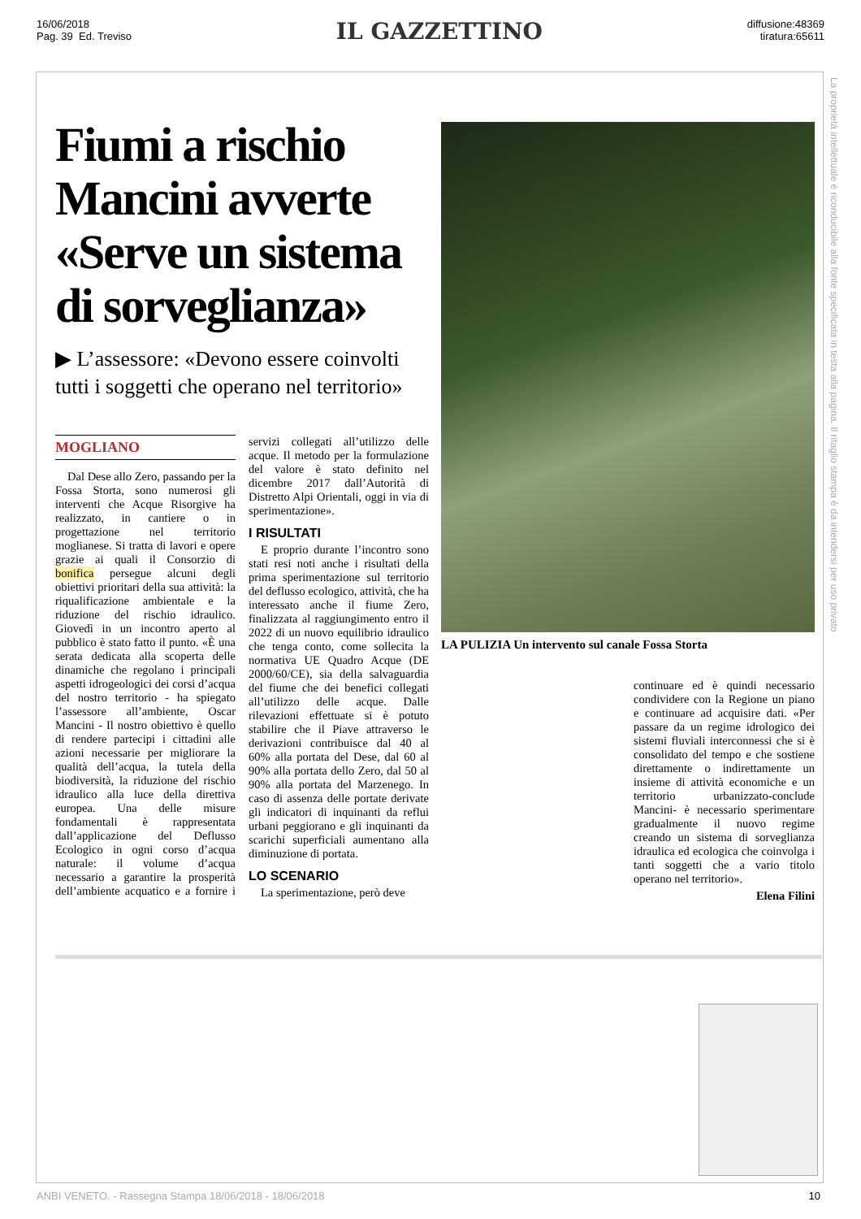16/06/2018
Pag. 39 Ed. Treviso
IL GAZZETTINO
diffusione:48369
tiratura:65611
Fiumi a rischio Mancini avverte «Serve un sistema di sorveglianza»
▶ L’assessore: «Devono essere coinvolti tutti i soggetti che operano nel territorio»
MOGLIANO
Dal Dese allo Zero, passando per la Fossa Storta, sono numerosi gli interventi che Acque Risorgive ha realizzato, in cantiere o in progettazione nel territorio moglianese. Si tratta di lavori e opere grazie ai quali il Consorzio di bonifica persegue alcuni degli obiettivi prioritari della sua attività: la riqualificazione ambientale e la riduzione del rischio idraulico. Giovedì in un incontro aperto al pubblico è stato fatto il punto. «È una serata dedicata alla scoperta delle dinamiche che regolano i principali aspetti idrogeologici dei corsi d’acqua del nostro territorio - ha spiegato l’assessore all’ambiente, Oscar Mancini - Il nostro obiettivo è quello di rendere partecipi i cittadini alle azioni necessarie per migliorare la qualità dell’acqua, la tutela della biodiversità, la riduzione del rischio idraulico alla luce della direttiva europea. Una delle misure fondamentali è rappresentata dall’applicazione del Deflusso Ecologico in ogni corso d’acqua naturale: il volume d’acqua necessario a garantire la prosperità dell’ambiente acquatico e a fornire i servizi collegati all’utilizzo delle acque. Il metodo per la formulazione del valore è stato definito nel dicembre 2017 dall’Autorità di Distretto Alpi Orientali, oggi in via di sperimentazione».
I RISULTATI
E proprio durante l’incontro sono stati resi noti anche i risultati della prima sperimentazione sul territorio del deflusso ecologico, attività, che ha interessato anche il fiume Zero, finalizzata al raggiungimento entro il 2022 di un nuovo equilibrio idraulico che tenga conto, come sollecita la normativa UE Quadro Acque (DE 2000/60/CE), sia della salvaguardia del fiume che dei benefici collegati all’utilizzo delle acque. Dalle rilevazioni effettuate si è potuto stabilire che il Piave attraverso le derivazioni contribuisce dal 40 al 60% alla portata del Dese, dal 60 al 90% alla portata dello Zero, dal 50 al 90% alla portata del Marzenego. In caso di assenza delle portate derivate gli indicatori di inquinanti da reflui urbani peggiorano e gli inquinanti da scarichi superficiali aumentano alla diminuzione di portata.
LO SCENARIO
La sperimentazione, però deve
LA PULIZIA Un intervento sul canale Fossa Storta
continuare ed è quindi necessario condividere con la Regione un piano e continuare ad acquisire dati. «Per passare da un regime idrologico dei sistemi fluviali interconnessi che si è consolidato del tempo e che sostiene direttamente o indirettamente un insieme di attività economiche e un territorio urbanizzato-conclude Mancini- è necessario sperimentare gradualmente il nuovo regime creando un sistema di sorveglianza idraulica ed ecologica che coinvolga i tanti soggetti che a vario titolo operano nel territorio».
Elena Filini
La proprietà intellettuale è riconducibile alla fonte specificata in testa alla pagina. Il ritaglio stampa è da intendersi per uso privato
ANBI VENETO. - Rassegna Stampa 18/06/2018 - 18/06/2018 10